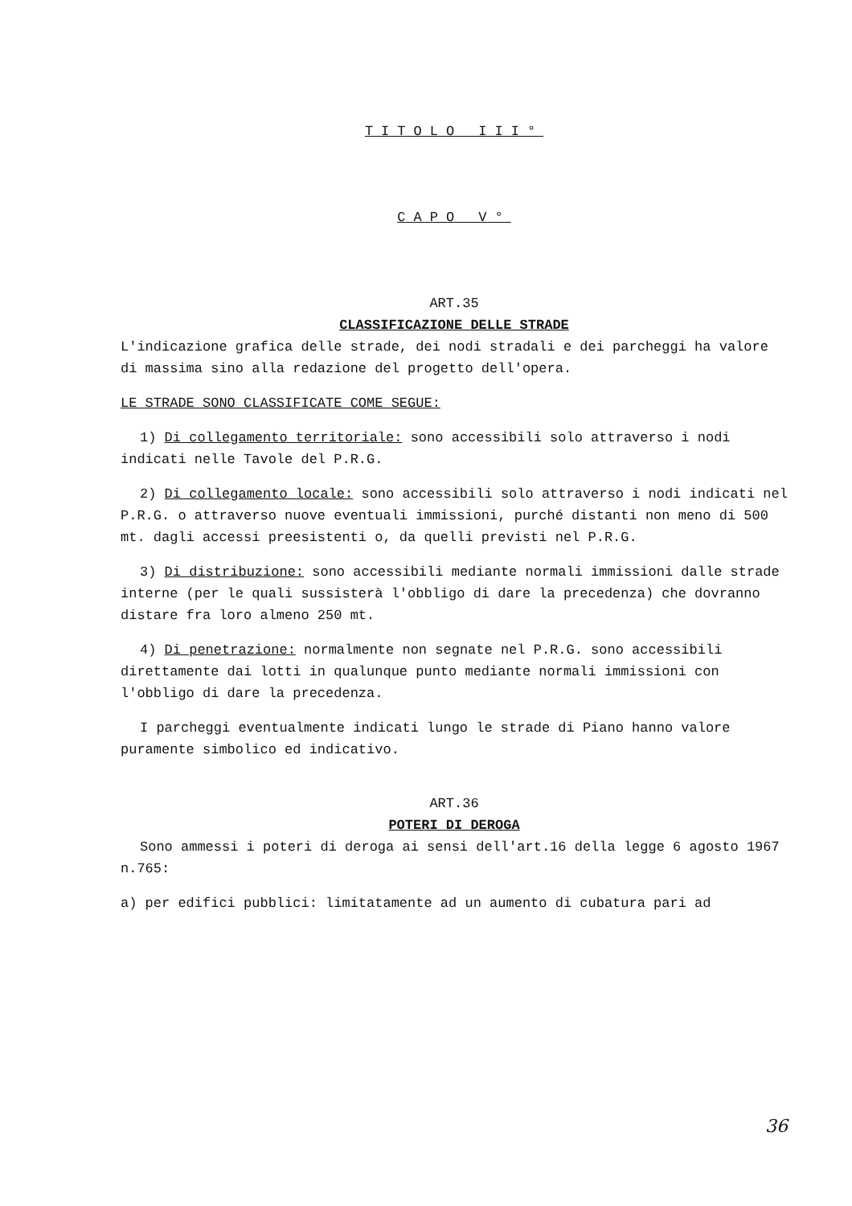TITOLO III°
CAPO V°
ART.35
CLASSIFICAZIONE DELLE STRADE
L'indicazione grafica delle strade, dei nodi stradali e dei parcheggi ha valore di massima sino alla redazione del progetto dell'opera.
LE STRADE SONO CLASSIFICATE COME SEGUE:
1) Di collegamento territoriale: sono accessibili solo attraverso i nodi indicati nelle Tavole del P.R.G.
2) Di collegamento locale: sono accessibili solo attraverso i nodi indicati nel P.R.G. o attraverso nuove eventuali immissioni, purché distanti non meno di 500 mt. dagli accessi preesistenti o, da quelli previsti nel P.R.G.
3) Di distribuzione: sono accessibili mediante normali immissioni dalle strade interne (per le quali sussisterà l'obbligo di dare la precedenza) che dovranno distare fra loro almeno 250 mt.
4) Di penetrazione: normalmente non segnate nel P.R.G. sono accessibili direttamente dai lotti in qualunque punto mediante normali immissioni con l'obbligo di dare la precedenza.
I parcheggi eventualmente indicati lungo le strade di Piano hanno valore puramente simbolico ed indicativo.
ART.36
POTERI DI DEROGA
Sono ammessi i poteri di deroga ai sensi dell'art.16 della legge 6 agosto 1967 n.765:
a) per edifici pubblici: limitatamente ad un aumento di cubatura pari ad
36